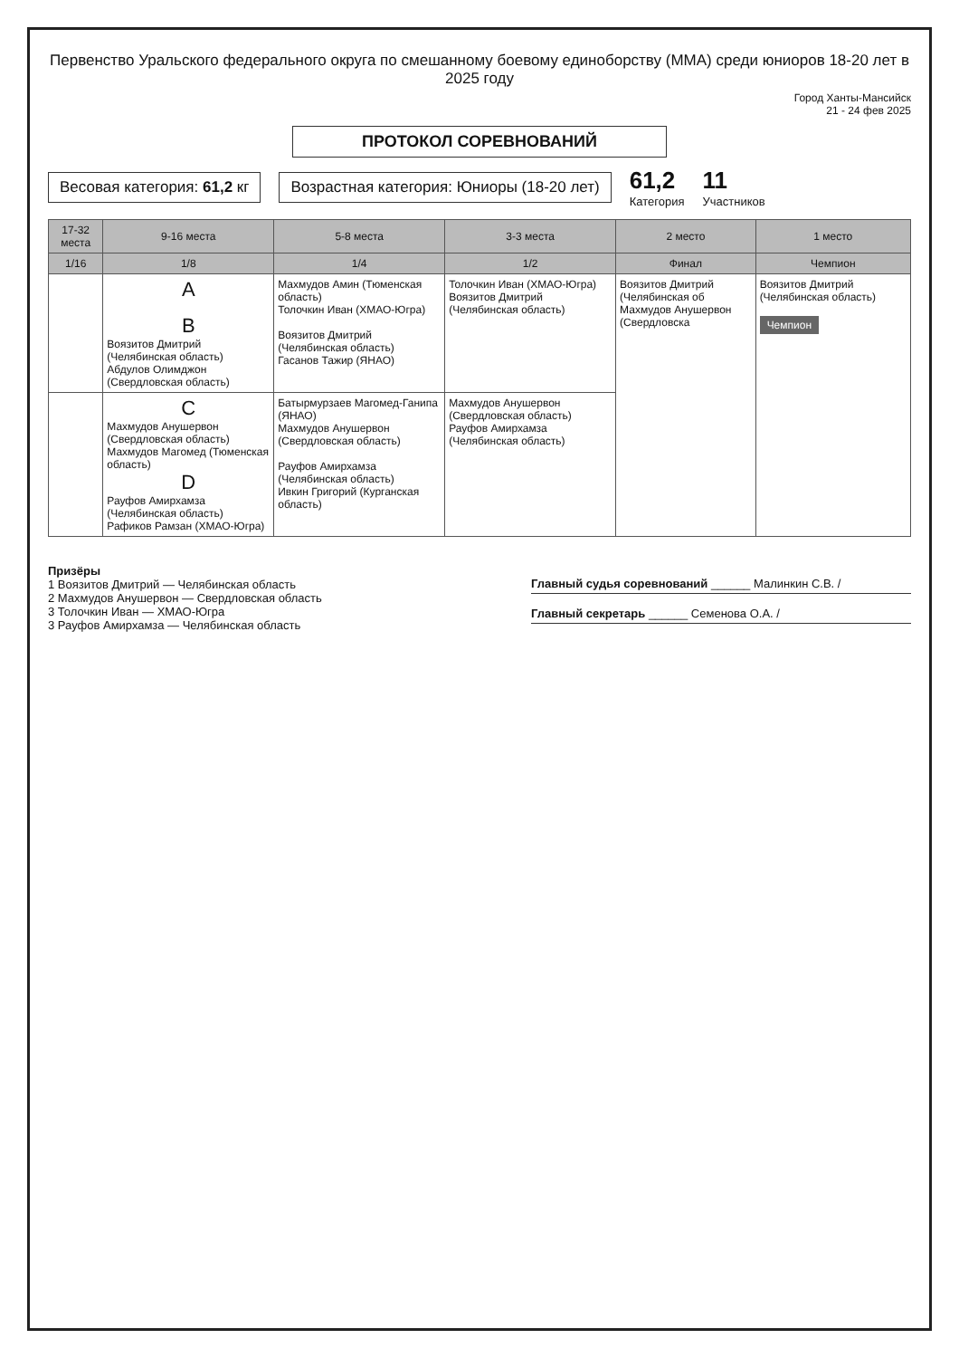Первенство Уральского федерального округа по смешанному боевому единоборству (ММА) среди юниоров 18-20 лет в 2025 году
Город Ханты-Мансийск
21 - 24 фев 2025
ПРОТОКОЛ СОРЕВНОВАНИЙ
Весовая категория: 61,2 кг
Возрастная категория: Юниоры (18-20 лет)
61,2
Категория
11
Участников
| 17-32 места | 9-16 места | 5-8 места | 3-3 места | 2 место | 1 место |
| --- | --- | --- | --- | --- | --- |
| 1/16 | 1/8 | 1/4 | 1/2 | Финал | Чемпион |
| | A B Воязитов Дмитрий (Челябинская область) Абдулов Олимджон (Свердловская область) | Махмудов Амин (Тюменская область) Толочкин Иван (ХМАО-Югра) Воязитов Дмитрий (Челябинская область) Гасанов Тажир (ЯНАО) | Толочкин Иван (ХМАО-Югра) Воязитов Дмитрий (Челябинская область) | Воязитов Дмитрий (Челябинская об Махмудов Анушервон (Свердловска | Воязитов Дмитрий (Челябинская область) Чемпион |
| | C Махмудов Анушервон (Свердловская область) Махмудов Магомед (Тюменская область) D Рауфов Амирхамза (Челябинская область) Рафиков Рамзан (ХМАО-Югра) | Батырмурзаев Магомед-Ганипа (ЯНАО) Махмудов Анушервон (Свердловская область) Рауфов Амирхамза (Челябинская область) Ивкин Григорий (Курганская область) | Махмудов Анушервон (Свердловская область) Рауфов Амирхамза (Челябинская область) | | |
Призёры
1 Воязитов Дмитрий — Челябинская область
2 Махмудов Анушервон — Свердловская область
3 Толочкин Иван — ХМАО-Югра
3 Рауфов Амирхамза — Челябинская область
Главный судья соревнований ______ Малинкин С.В. /
Главный секретарь ______ Семенова О.А. /